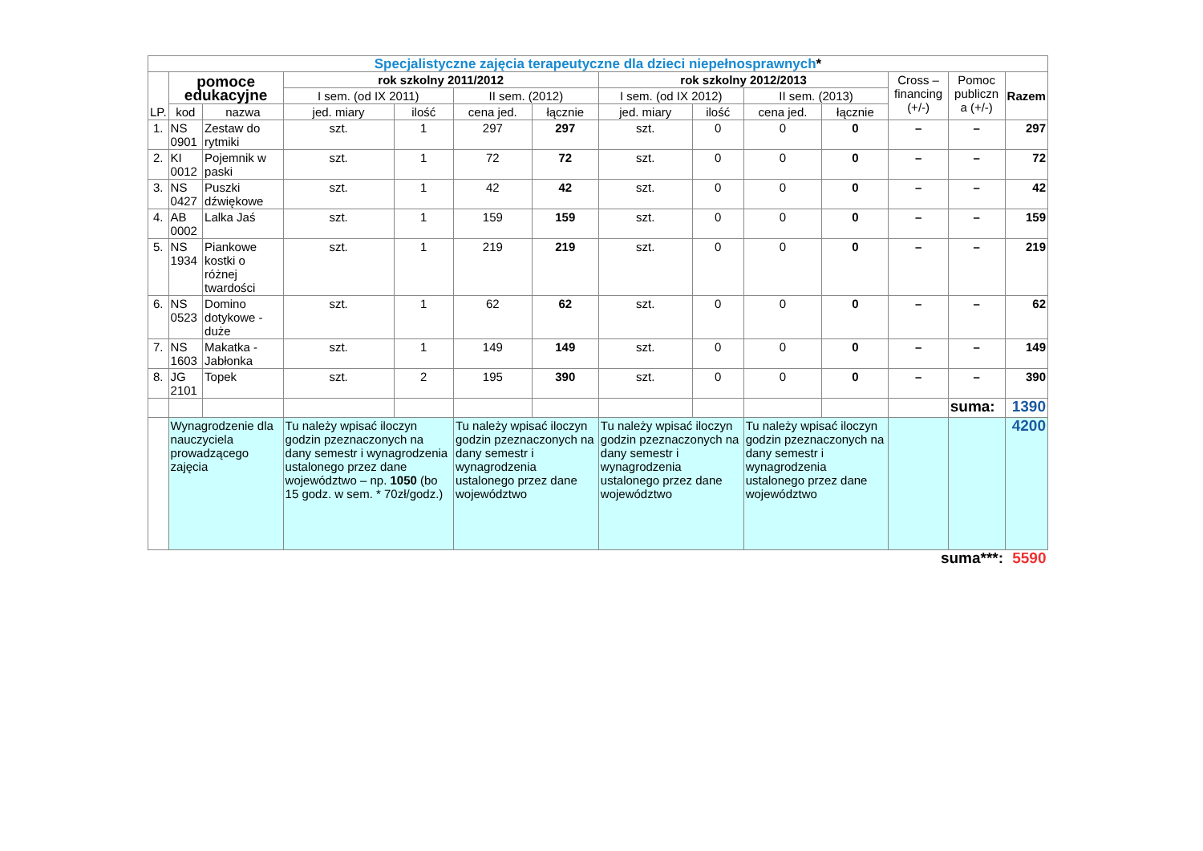| Specjalistyczne zajęcia terapeutyczne dla dzieci niepełnosprawnych * | | | | | | | | | | | | | |
| --- | --- | --- | --- | --- | --- | --- | --- | --- | --- | --- | --- | --- | --- |
| LP. | pomoce edukacyjne | | rok szkolny 2011/2012 | | | | rok szkolny 2012/2013 | | | | Cross – financing (+/-) | Pomoc publiczn a (+/-) | Razem |
| | | | I sem. (od IX 2011) | | II sem. (2012) | | I sem. (od IX 2012) | | II sem. (2013) | | | | |
| | kod | nazwa | jed. miary | ilość | cena jed. | łącznie | jed. miary | ilość | cena jed. | łącznie | | | |
| 1. | NS 0901 | Zestaw do rytmiki | szt. | 1 | 297 | 297 | szt. | 0 | 0 | 0 | – | – | 297 |
| 2. | KI 0012 | Pojemnik w paski | szt. | 1 | 72 | 72 | szt. | 0 | 0 | 0 | – | – | 72 |
| 3. | NS 0427 | Puszki dźwiękowe | szt. | 1 | 42 | 42 | szt. | 0 | 0 | 0 | – | – | 42 |
| 4. | AB 0002 | Lalka Jaś | szt. | 1 | 159 | 159 | szt. | 0 | 0 | 0 | – | – | 159 |
| 5. | NS 1934 | Piankowe kostki o różnej twardości | szt. | 1 | 219 | 219 | szt. | 0 | 0 | 0 | – | – | 219 |
| 6. | NS 0523 | Domino dotykowe - duże | szt. | 1 | 62 | 62 | szt. | 0 | 0 | 0 | – | – | 62 |
| 7. | NS 1603 | Makatka - Jabłonka | szt. | 1 | 149 | 149 | szt. | 0 | 0 | 0 | – | – | 149 |
| 8. | JG 2101 | Topek | szt. | 2 | 195 | 390 | szt. | 0 | 0 | 0 | – | – | 390 |
| | | | | | | | | | | | | suma: | 1390 |
| | Wynagrodzenie dla nauczyciela prowadzącego zajęcia | | Tu należy wpisać iloczyn godzin pzeznaczonych na dany semestr i wynagrodzenia ustalonego przez dane województwo – np. 1050 (bo 15 godz. w sem. * 70zł/godz.) | | Tu należy wpisać iloczyn godzin pzeznaczonych na dany semestr i wynagrodzenia ustalonego przez dane województwo | | Tu należy wpisać iloczyn godzin pzeznaczonych na dany semestr i wynagrodzenia ustalonego przez dane województwo | | Tu należy wpisać iloczyn godzin pzeznaczonych na dany semestr i wynagrodzenia ustalonego przez dane województwo | | | | 4200 |
| suma***: | | | | | | | | | | | | | 5590 |